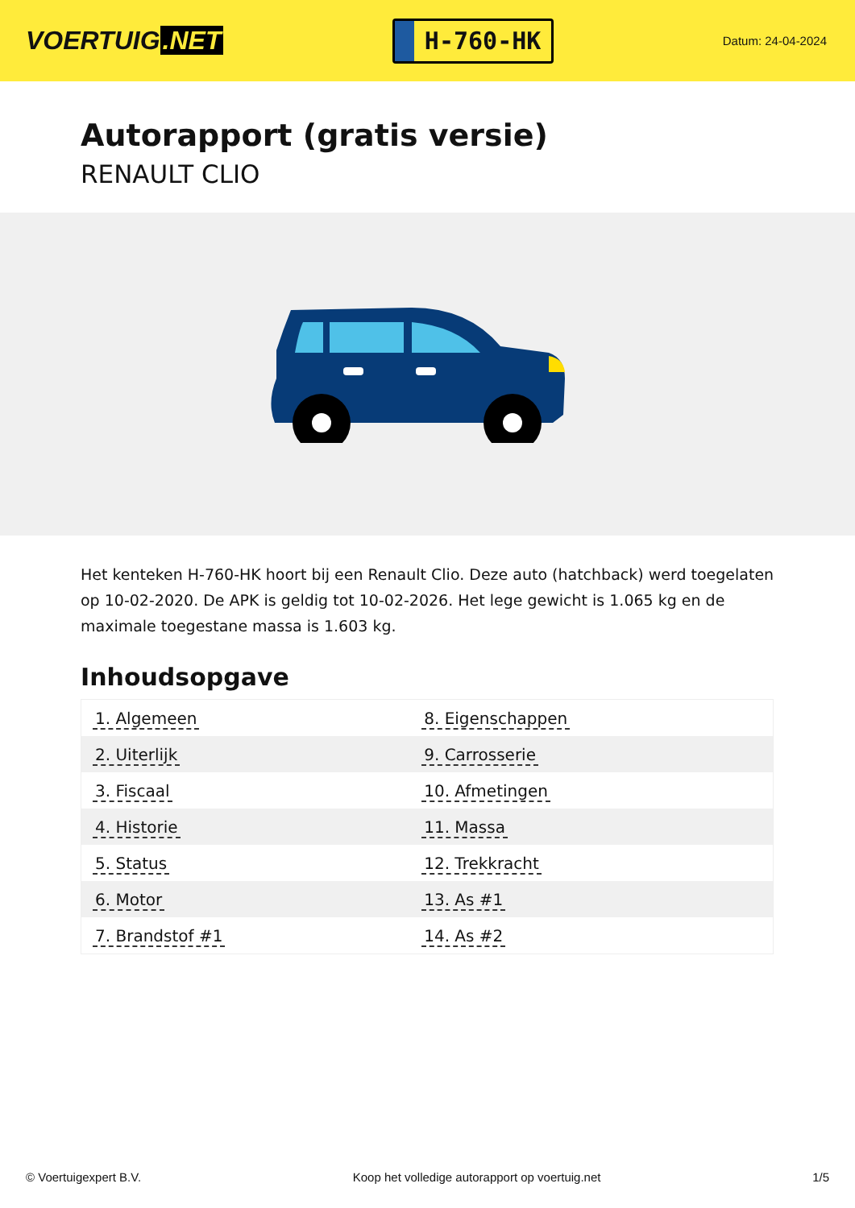VOERTUIG.NET
H-760-HK
Datum: 24-04-2024
Autorapport (gratis versie)
RENAULT CLIO
Het kenteken H-760-HK hoort bij een Renault Clio. Deze auto (hatchback) werd toegelaten op 10-02-2020. De APK is geldig tot 10-02-2026. Het lege gewicht is 1.065 kg en de maximale toegestane massa is 1.603 kg.
Inhoudsopgave
| 1. Algemeen | 8. Eigenschappen |
| 2. Uiterlijk | 9. Carrosserie |
| 3. Fiscaal | 10. Afmetingen |
| 4. Historie | 11. Massa |
| 5. Status | 12. Trekkracht |
| 6. Motor | 13. As #1 |
| 7. Brandstof #1 | 14. As #2 |
© Voertuigexpert B.V. Koop het volledige autorapport op voertuig.net 1/5